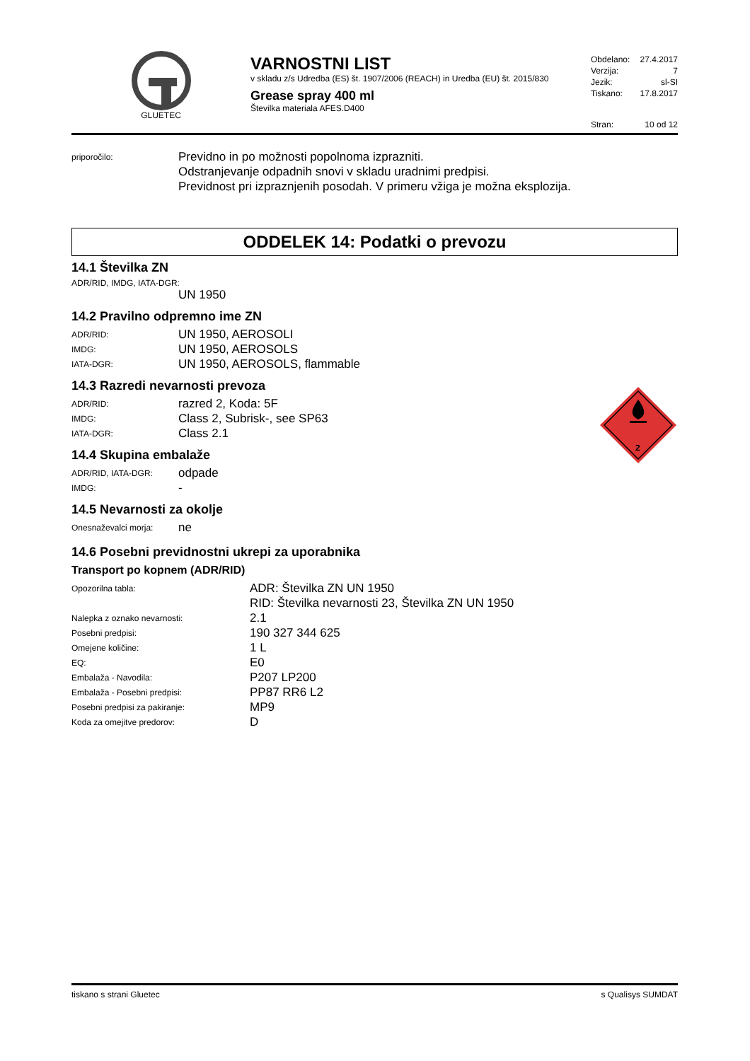GLUETEC
VARNOSTNI LIST
v skladu z/s Udredba (ES) št. 1907/2006 (REACH) in Uredba (EU) št. 2015/830
Grease spray 400 ml
Številka materiala AFES.D400
Obdelano: 27.4.2017
Verzija: 7
Jezik: sl-SI
Tiskano: 17.8.2017
Stran: 10 od 12
| priporočilo: | Previdno in po možnosti popolnoma izprazniti. Odstranjevanje odpadnih snovi v skladu uradnimi predpisi. Previdnost pri izpraznjenih posodah. V primeru vžiga je možna eksplozija. |
ODDELEK 14: Podatki o prevozu
14.1 Številka ZN
ADR/RID, IMDG, IATA-DGR:
UN 1950
14.2 Pravilno odpremno ime ZN
| ADR/RID: | UN 1950, AEROSOLI |
| IMDG: | UN 1950, AEROSOLS |
| IATA-DGR: | UN 1950, AEROSOLS, flammable |
14.3 Razredi nevarnosti prevoza
| ADR/RID: | razred 2, Koda: 5F |
| IMDG: | Class 2, Subrisk-, see SP63 |
| IATA-DGR: | Class 2.1 |
14.4 Skupina embalaže
| ADR/RID, IATA-DGR: | odpade |
| IMDG: | - |
2
14.5 Nevarnosti za okolje
| Onesnaževalci morja: | ne |
14.6 Posebni previdnostni ukrepi za uporabnika
Transport po kopnem (ADR/RID)
| Opozorilna tabla: | ADR: Številka ZN UN 1950 RID: Številka nevarnosti 23, Številka ZN UN 1950 |
| Nalepka z oznako nevarnosti: | 2.1 |
| Posebni predpisi: | 190 327 344 625 |
| Omejene količine: | 1 L |
| EQ: | E0 |
| Embalaža - Navodila: | P207 LP200 |
| Embalaža - Posebni predpisi: | PP87 RR6 L2 |
| Posebni predpisi za pakiranje: | MP9 |
| Koda za omejitve predorov: | D |
tiskano s strani Gluetec s Qualisys SUMDAT